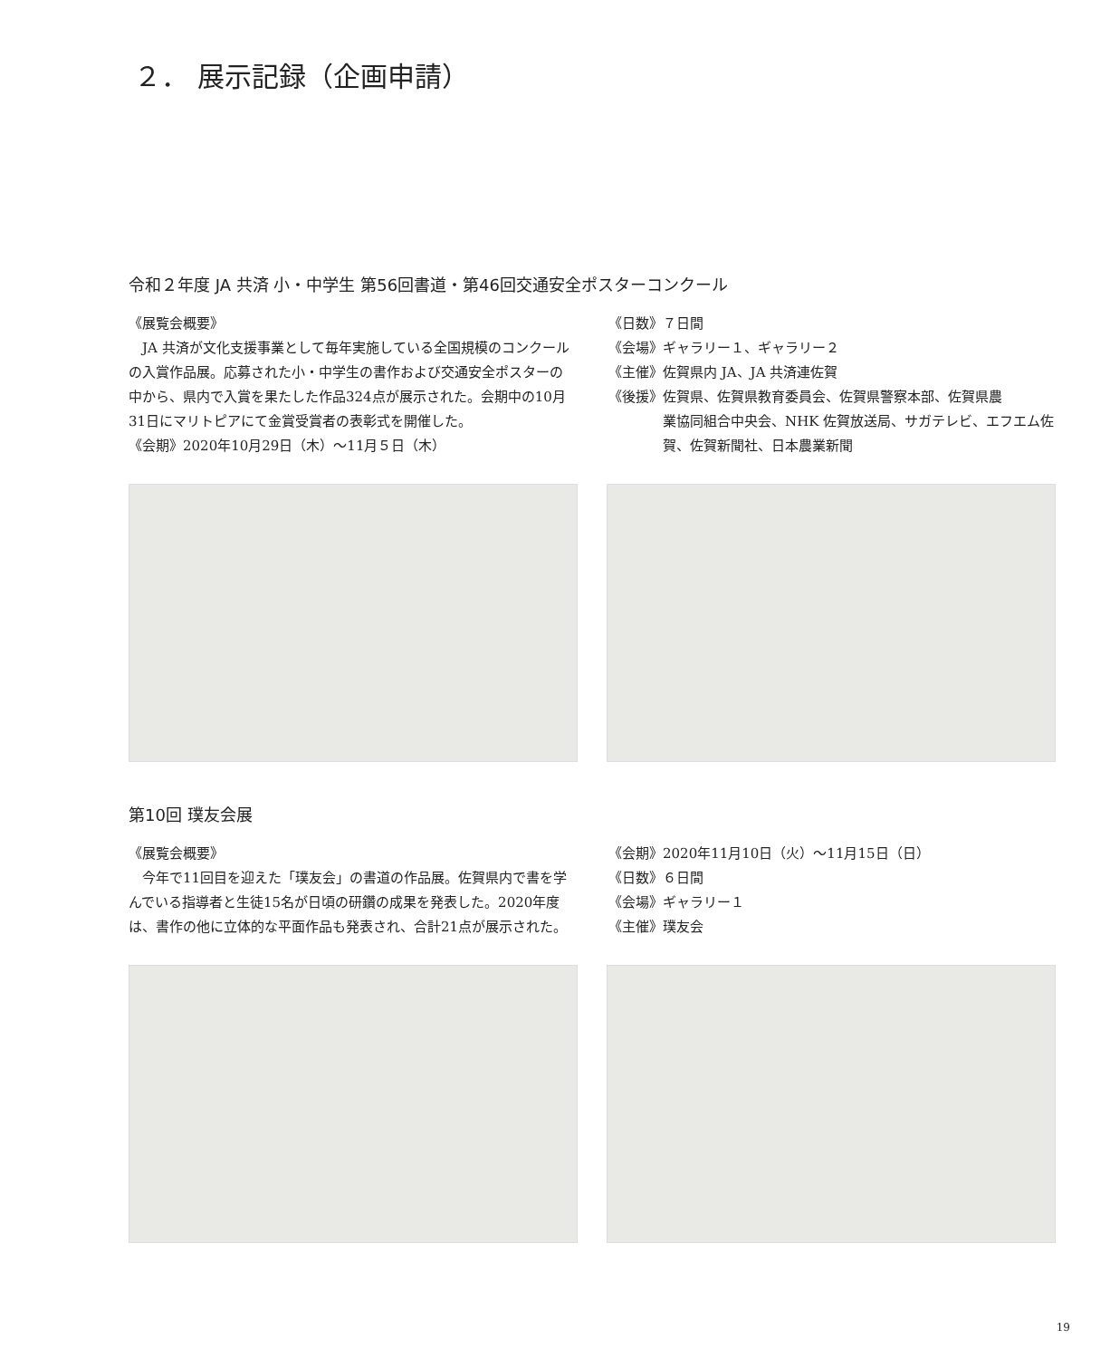２． 展示記録（企画申請）
令和２年度 JA 共済 小・中学生 第56回書道・第46回交通安全ポスターコンクール
《展覧会概要》
　JA 共済が文化支援事業として毎年実施している全国規模のコンクールの入賞作品展。応募された小・中学生の書作および交通安全ポスターの中から、県内で入賞を果たした作品324点が展示された。会期中の10月31日にマリトピアにて金賞受賞者の表彰式を開催した。
《会期》2020年10月29日（木）〜11月５日（木）
《日数》７日間
《会場》ギャラリー１、ギャラリー２
《主催》佐賀県内 JA、JA 共済連佐賀
《後援》佐賀県、佐賀県教育委員会、佐賀県警察本部、佐賀県農
業協同組合中央会、NHK 佐賀放送局、サガテレビ、エフエム佐賀、佐賀新聞社、日本農業新聞
第10回 璞友会展
《展覧会概要》
　今年で11回目を迎えた「璞友会」の書道の作品展。佐賀県内で書を学んでいる指導者と生徒15名が日頃の研鑽の成果を発表した。2020年度は、書作の他に立体的な平面作品も発表され、合計21点が展示された。
《会期》2020年11月10日（火）〜11月15日（日）
《日数》６日間
《会場》ギャラリー１
《主催》璞友会
19